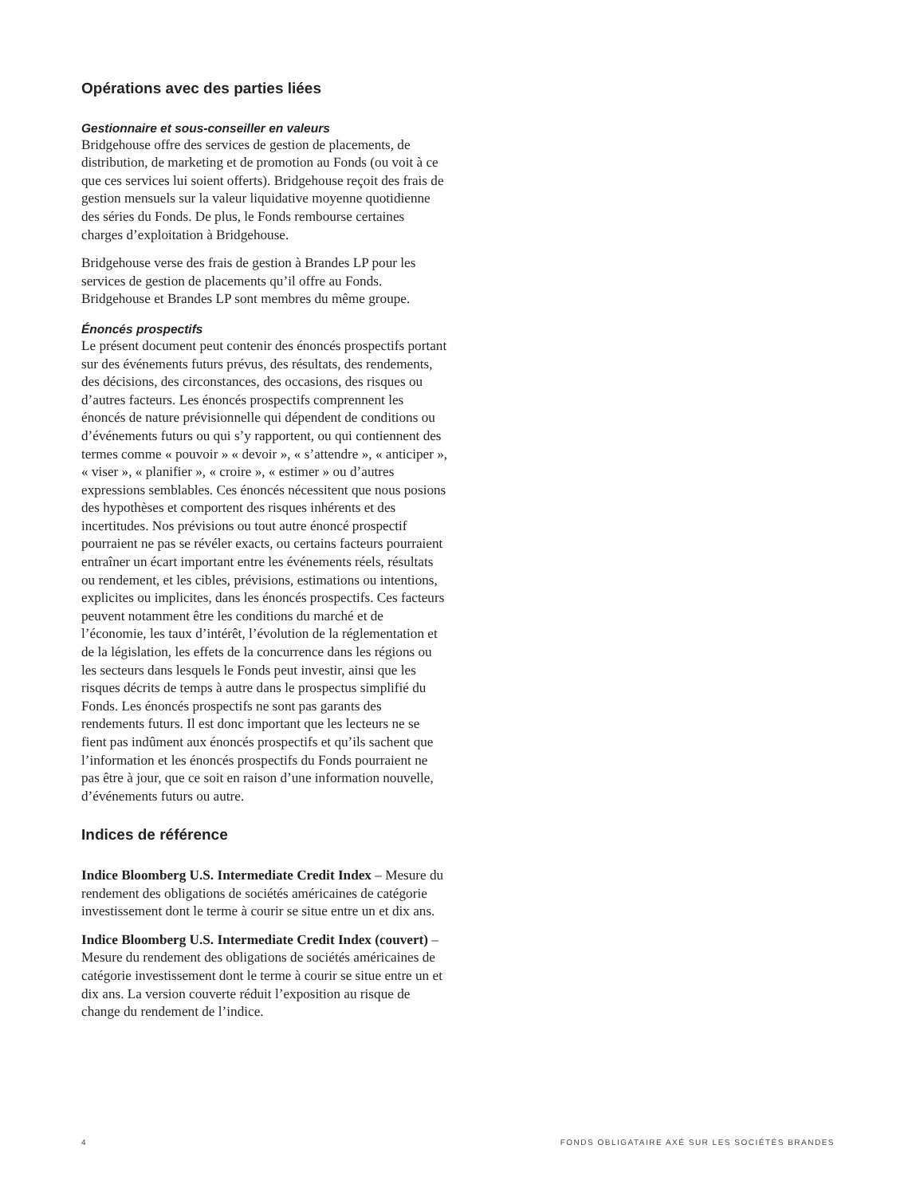Opérations avec des parties liées
Gestionnaire et sous-conseiller en valeurs
Bridgehouse offre des services de gestion de placements, de distribution, de marketing et de promotion au Fonds (ou voit à ce que ces services lui soient offerts). Bridgehouse reçoit des frais de gestion mensuels sur la valeur liquidative moyenne quotidienne des séries du Fonds. De plus, le Fonds rembourse certaines charges d’exploitation à Bridgehouse.
Bridgehouse verse des frais de gestion à Brandes LP pour les services de gestion de placements qu’il offre au Fonds. Bridgehouse et Brandes LP sont membres du même groupe.
Énoncés prospectifs
Le présent document peut contenir des énoncés prospectifs portant sur des événements futurs prévus, des résultats, des rendements, des décisions, des circonstances, des occasions, des risques ou d’autres facteurs. Les énoncés prospectifs comprennent les énoncés de nature prévisionnelle qui dépendent de conditions ou d’événements futurs ou qui s’y rapportent, ou qui contiennent des termes comme « pouvoir » « devoir », « s’attendre », « anticiper », « viser », « planifier », « croire », « estimer » ou d’autres expressions semblables. Ces énoncés nécessitent que nous posions des hypothèses et comportent des risques inhérents et des incertitudes. Nos prévisions ou tout autre énoncé prospectif pourraient ne pas se révéler exacts, ou certains facteurs pourraient entraîner un écart important entre les événements réels, résultats ou rendement, et les cibles, prévisions, estimations ou intentions, explicites ou implicites, dans les énoncés prospectifs. Ces facteurs peuvent notamment être les conditions du marché et de l’économie, les taux d’intérêt, l’évolution de la réglementation et de la législation, les effets de la concurrence dans les régions ou les secteurs dans lesquels le Fonds peut investir, ainsi que les risques décrits de temps à autre dans le prospectus simplifié du Fonds. Les énoncés prospectifs ne sont pas garants des rendements futurs. Il est donc important que les lecteurs ne se fient pas indûment aux énoncés prospectifs et qu’ils sachent que l’information et les énoncés prospectifs du Fonds pourraient ne pas être à jour, que ce soit en raison d’une information nouvelle, d’événements futurs ou autre.
Indices de référence
Indice Bloomberg U.S. Intermediate Credit Index – Mesure du rendement des obligations de sociétés américaines de catégorie investissement dont le terme à courir se situe entre un et dix ans.
Indice Bloomberg U.S. Intermediate Credit Index (couvert) – Mesure du rendement des obligations de sociétés américaines de catégorie investissement dont le terme à courir se situe entre un et dix ans. La version couverte réduit l’exposition au risque de change du rendement de l’indice.
4 FONDS OBLIGATAIRE AXÉ SUR LES SOCIÉTÉS BRANDES